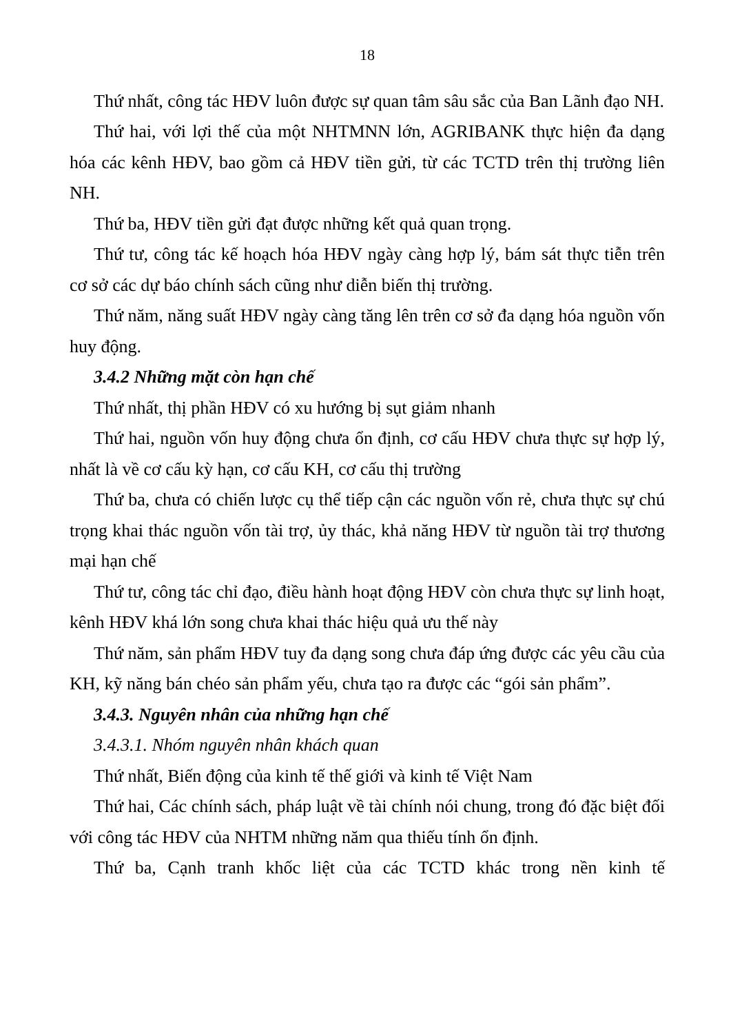18
Thứ nhất, công tác HĐV luôn được sự quan tâm sâu sắc của Ban Lãnh đạo NH.
Thứ hai, với lợi thế của một NHTMNN lớn, AGRIBANK thực hiện đa dạng hóa các kênh HĐV, bao gồm cả HĐV tiền gửi, từ các TCTD trên thị trường liên NH.
Thứ ba, HĐV tiền gửi đạt được những kết quả quan trọng.
Thứ tư, công tác kế hoạch hóa HĐV ngày càng hợp lý, bám sát thực tiễn trên cơ sở các dự báo chính sách cũng như diễn biến thị trường.
Thứ năm, năng suất HĐV ngày càng tăng lên trên cơ sở đa dạng hóa nguồn vốn huy động.
3.4.2 Những mặt còn hạn chế
Thứ nhất, thị phần HĐV có xu hướng bị sụt giảm nhanh
Thứ hai, nguồn vốn huy động chưa ổn định, cơ cấu HĐV chưa thực sự hợp lý, nhất là về cơ cấu kỳ hạn, cơ cấu KH, cơ cấu thị trường
Thứ ba, chưa có chiến lược cụ thể tiếp cận các nguồn vốn rẻ, chưa thực sự chú trọng khai thác nguồn vốn tài trợ, ủy thác, khả năng HĐV từ nguồn tài trợ thương mại hạn chế
Thứ tư, công tác chỉ đạo, điều hành hoạt động HĐV còn chưa thực sự linh hoạt, kênh HĐV khá lớn song chưa khai thác hiệu quả ưu thế này
Thứ năm, sản phẩm HĐV tuy đa dạng song chưa đáp ứng được các yêu cầu của KH, kỹ năng bán chéo sản phẩm yếu, chưa tạo ra được các “gói sản phẩm”.
3.4.3. Nguyên nhân của những hạn chế
3.4.3.1. Nhóm nguyên nhân khách quan
Thứ nhất, Biến động của kinh tế thế giới và kinh tế Việt Nam
Thứ hai, Các chính sách, pháp luật về tài chính nói chung, trong đó đặc biệt đối với công tác HĐV của NHTM những năm qua thiếu tính ổn định.
Thứ ba, Cạnh tranh khốc liệt của các TCTD khác trong nền kinh tế